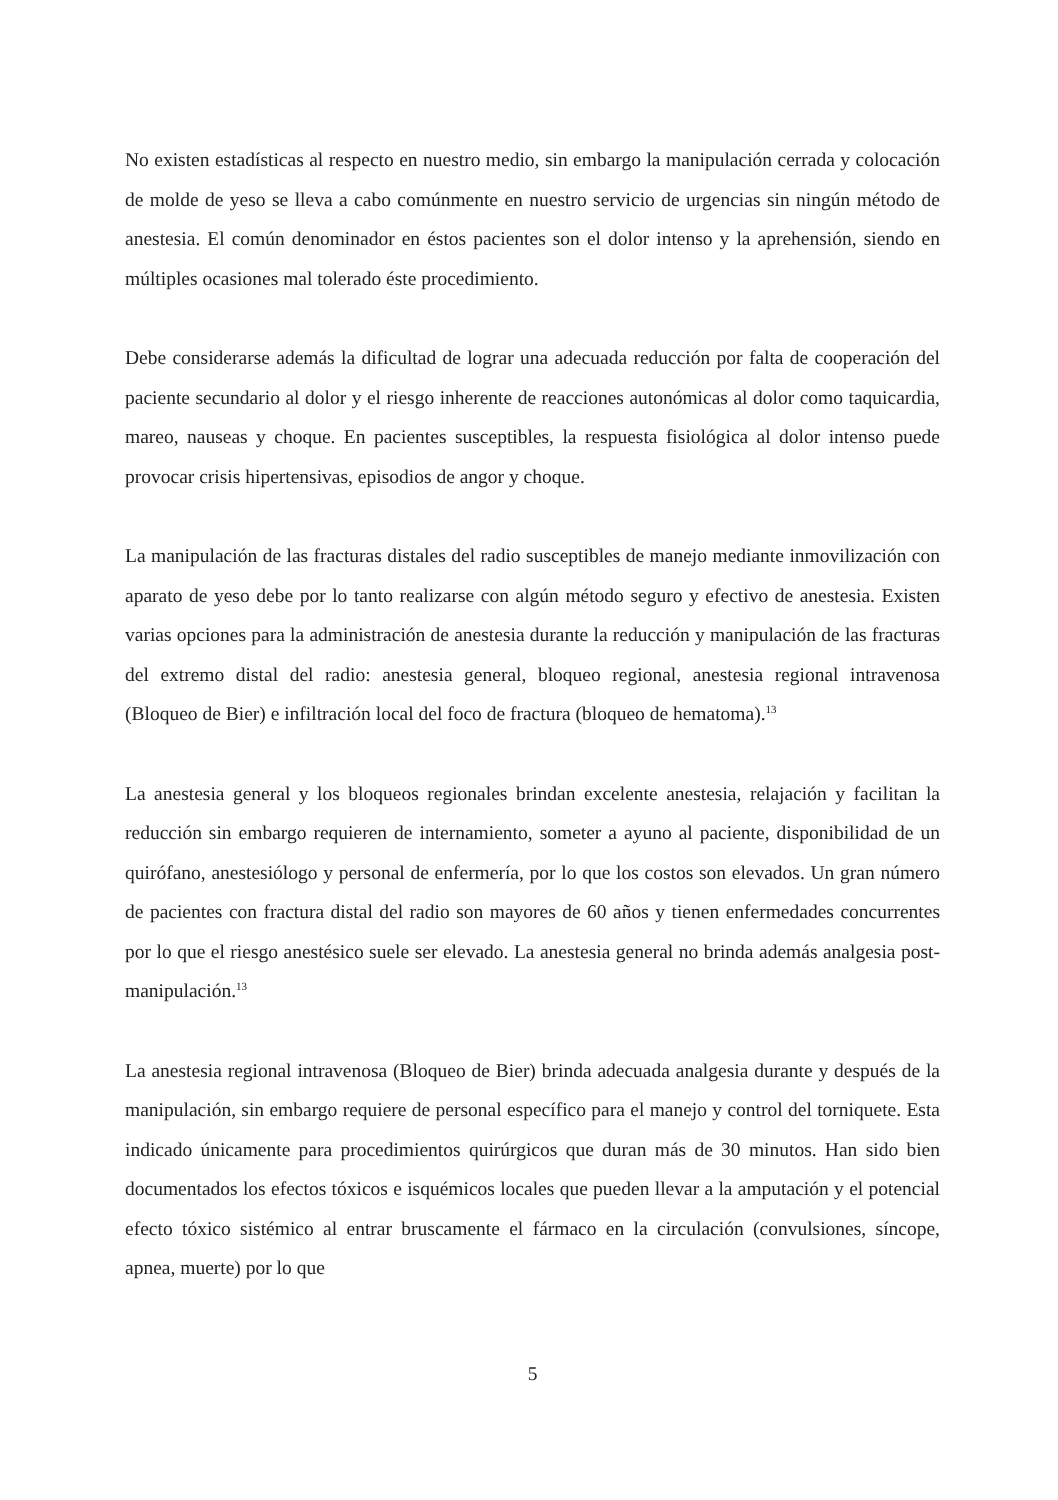No existen estadísticas al respecto en nuestro medio, sin embargo la manipulación cerrada y colocación de molde de yeso se lleva a cabo comúnmente en nuestro servicio de urgencias sin ningún método de anestesia. El común denominador en éstos pacientes son el dolor intenso y la aprehensión, siendo en múltiples ocasiones mal tolerado éste procedimiento.
Debe considerarse además la dificultad de lograr una adecuada reducción por falta de cooperación del paciente secundario al dolor y el riesgo inherente de reacciones autonómicas al dolor como taquicardia, mareo, nauseas y choque. En pacientes susceptibles, la respuesta fisiológica al dolor intenso puede provocar crisis hipertensivas, episodios de angor y choque.
La manipulación de las fracturas distales del radio susceptibles de manejo mediante inmovilización con aparato de yeso debe por lo tanto realizarse con algún método seguro y efectivo de anestesia. Existen varias opciones para la administración de anestesia durante la reducción y manipulación de las fracturas del extremo distal del radio: anestesia general, bloqueo regional, anestesia regional intravenosa (Bloqueo de Bier) e infiltración local del foco de fractura (bloqueo de hematoma).<sup>13</sup>
La anestesia general y los bloqueos regionales brindan excelente anestesia, relajación y facilitan la reducción sin embargo requieren de internamiento, someter a ayuno al paciente, disponibilidad de un quirófano, anestesiólogo y personal de enfermería, por lo que los costos son elevados. Un gran número de pacientes con fractura distal del radio son mayores de 60 años y tienen enfermedades concurrentes por lo que el riesgo anestésico suele ser elevado. La anestesia general no brinda además analgesia post-manipulación.<sup>13</sup>
La anestesia regional intravenosa (Bloqueo de Bier) brinda adecuada analgesia durante y después de la manipulación, sin embargo requiere de personal específico para el manejo y control del torniquete. Esta indicado únicamente para procedimientos quirúrgicos que duran más de 30 minutos. Han sido bien documentados los efectos tóxicos e isquémicos locales que pueden llevar a la amputación y el potencial efecto tóxico sistémico al entrar bruscamente el fármaco en la circulación (convulsiones, síncope, apnea, muerte) por lo que
5